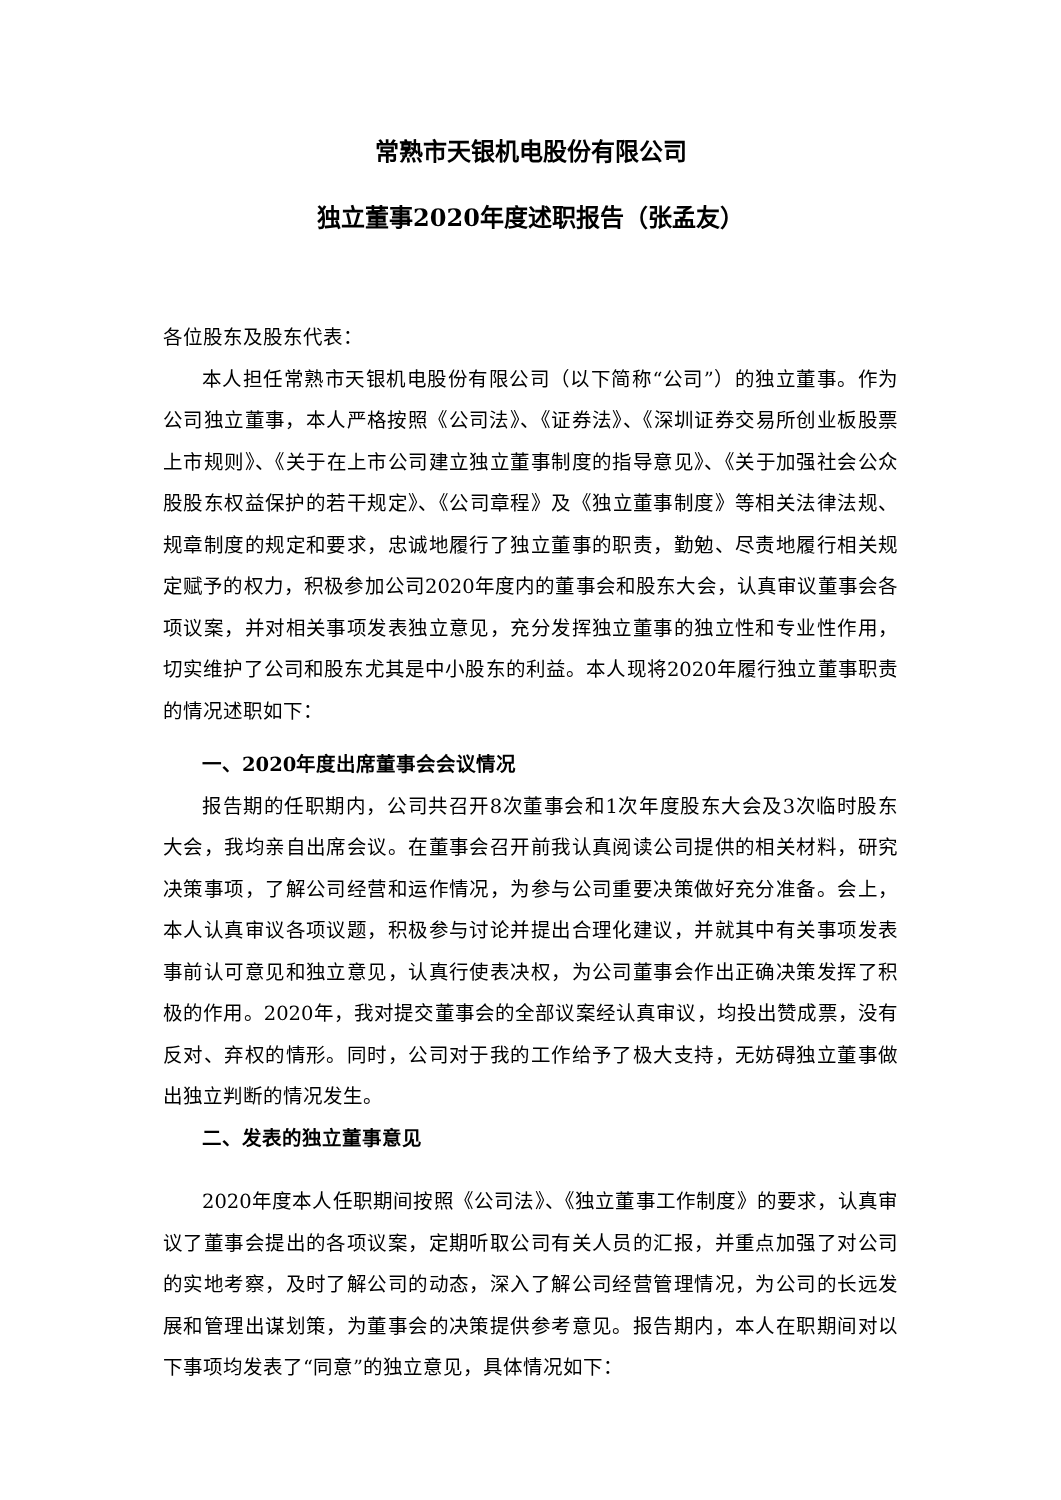常熟市天银机电股份有限公司
独立董事2020年度述职报告（张孟友）
各位股东及股东代表：
本人担任常熟市天银机电股份有限公司（以下简称“公司”）的独立董事。作为公司独立董事，本人严格按照《公司法》、《证券法》、《深圳证券交易所创业板股票上市规则》、《关于在上市公司建立独立董事制度的指导意见》、《关于加强社会公众股股东权益保护的若干规定》、《公司章程》及《独立董事制度》等相关法律法规、规章制度的规定和要求，忠诚地履行了独立董事的职责，勤勉、尽责地履行相关规定赋予的权力，积极参加公司2020年度内的董事会和股东大会，认真审议董事会各项议案，并对相关事项发表独立意见，充分发挥独立董事的独立性和专业性作用，切实维护了公司和股东尤其是中小股东的利益。本人现将2020年履行独立董事职责的情况述职如下：
一、2020年度出席董事会会议情况
报告期的任职期内，公司共召开8次董事会和1次年度股东大会及3次临时股东大会，我均亲自出席会议。在董事会召开前我认真阅读公司提供的相关材料，研究决策事项，了解公司经营和运作情况，为参与公司重要决策做好充分准备。会上，本人认真审议各项议题，积极参与讨论并提出合理化建议，并就其中有关事项发表事前认可意见和独立意见，认真行使表决权，为公司董事会作出正确决策发挥了积极的作用。2020年，我对提交董事会的全部议案经认真审议，均投出赞成票，没有反对、弃权的情形。同时，公司对于我的工作给予了极大支持，无妨碍独立董事做出独立判断的情况发生。
二、发表的独立董事意见
2020年度本人任职期间按照《公司法》、《独立董事工作制度》的要求，认真审议了董事会提出的各项议案，定期听取公司有关人员的汇报，并重点加强了对公司的实地考察，及时了解公司的动态，深入了解公司经营管理情况，为公司的长远发展和管理出谋划策，为董事会的决策提供参考意见。报告期内，本人在职期间对以下事项均发表了“同意”的独立意见，具体情况如下：